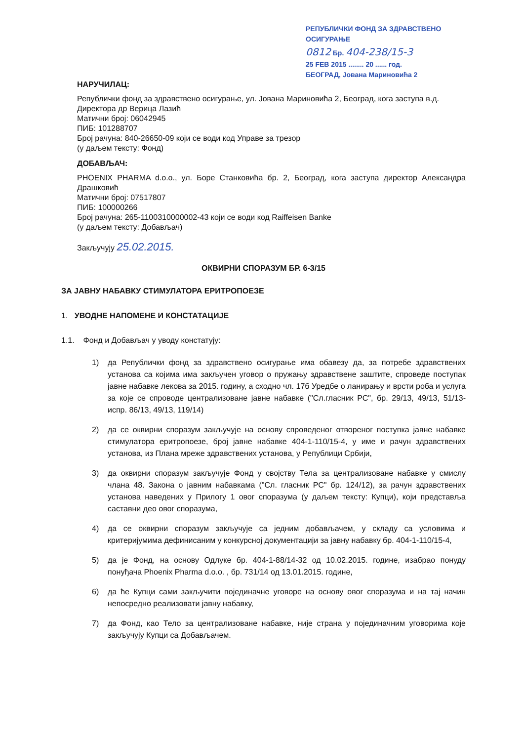РЕПУБЛИЧКИ ФОНД ЗА ЗДРАВСТВЕНО ОСИГУРАЊЕ
0812 Бр. 404-238/15-3
25 FEB 2015 ........ 20 ...... год.
БЕОГРАД, Јована Мариновића 2
НАРУЧИЛАЦ:
Републички фонд за здравствено осигурање, ул. Јована Мариновића 2, Београд, кога заступа в.д. Директора др Верица Лазић
Матични број: 06042945
ПИБ: 101288707
Број рачуна: 840-26650-09 који се води код Управе за трезор
(у даљем тексту: Фонд)
ДОБАВЉАЧ:
PHOENIX PHARMA d.o.o., ул. Боре Станковића бр. 2, Београд, кога заступа директор Александра Драшковић
Матични број: 07517807
ПИБ: 100000266
Број рачуна: 265-1100310000002-43 који се води код Raiffeisen Banke
(у даљем тексту: Добављач)
Закључују 25.02.2015.
ОКВИРНИ СПОРАЗУМ БР. 6-3/15
ЗА ЈАВНУ НАБАВКУ СТИМУЛАТОРА ЕРИТРОПОЕЗЕ
1. УВОДНЕ НАПОМЕНЕ И КОНСТАТАЦИЈЕ
1.1. Фонд и Добављач у уводу констатују:
1) да Републички фонд за здравствено осигурање има обавезу да, за потребе здравствених установа са којима има закључен уговор о пружању здравствене заштите, спроведе поступак јавне набавке лекова за 2015. годину, а сходно чл. 17б Уредбе о ланирању и врсти роба и услуга за које се спроводе централизоване јавне набавке ("Сл.гласник РС", бр. 29/13, 49/13, 51/13-испр. 86/13, 49/13, 119/14)
2) да се оквирни споразум закључује на основу спроведеног отвореног поступка јавне набавке стимулатора еритропоезе, број јавне набавке 404-1-110/15-4, у име и рачун здравствених установа, из Плана мреже здравствених установа, у Републици Србији,
3) да оквирни споразум закључује Фонд у својству Тела за централизоване набавке у смислу члана 48. Закона о јавним набавкама ("Сл. гласник РС" бр. 124/12), за рачун здравствених установа наведених у Прилогу 1 овог споразума (у даљем тексту: Купци), који представља саставни део овог споразума,
4) да се оквирни споразум закључује са једним добављачем, у складу са условима и критеријумима дефинисаним у конкурсној документацији за јавну набавку бр. 404-1-110/15-4,
5) да је Фонд, на основу Одлуке бр. 404-1-88/14-32 од 10.02.2015. године, изабрао понуду понуђача Phoenix Pharma d.o.o. , бр. 731/14 од 13.01.2015. године,
6) да ће Купци сами закључити појединачне уговоре на основу овог споразума и на тај начин непосредно реализовати јавну набавку,
7) да Фонд, као Тело за централизоване набавке, није страна у појединачним уговорима које закључују Купци са Добављачем.